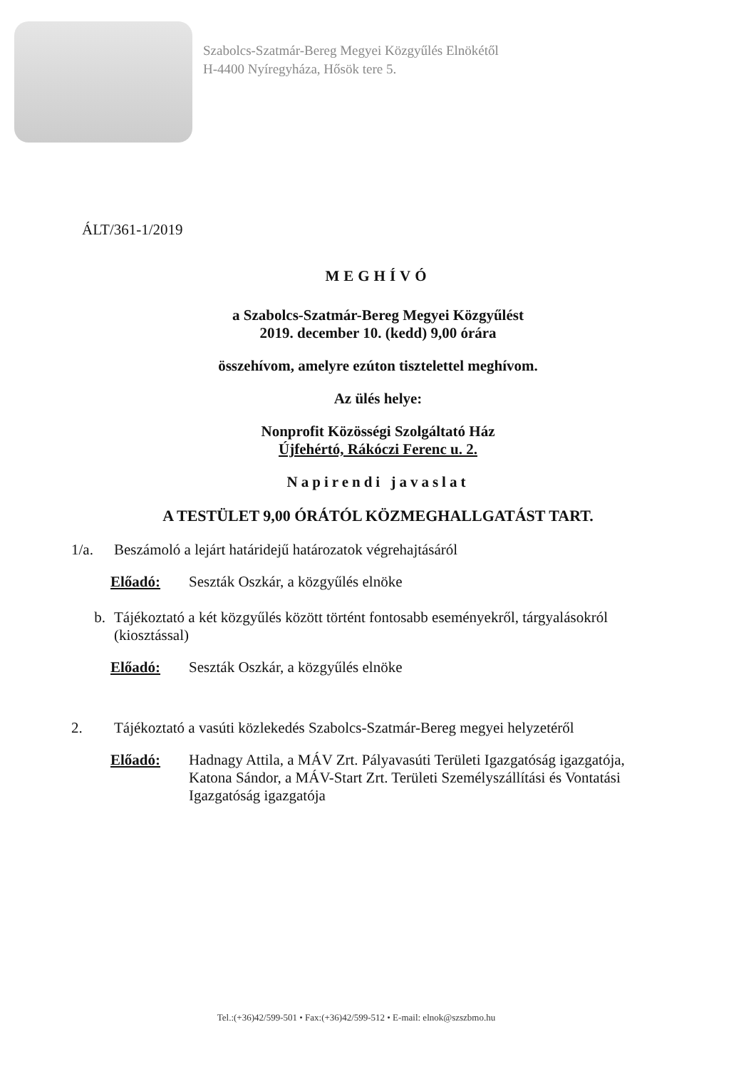Szabolcs-Szatmár-Bereg Megyei Közgyűlés Elnökétől
H-4400 Nyíregyháza, Hősök tere 5.
ÁLT/361-1/2019
MEGHÍVÓ
a Szabolcs-Szatmár-Bereg Megyei Közgyűlést
2019. december 10. (kedd) 9,00 órára
összehívom, amelyre ezúton tisztelettel meghívom.
Az ülés helye:
Nonprofit Közösségi Szolgáltató Ház
Újfehértó, Rákóczi Ferenc u. 2.
Napirendi javaslat
A TESTÜLET 9,00 ÓRÁTÓL KÖZMEGHALLGATÁST TART.
1/a. Beszámoló a lejárt határidejű határozatok végrehajtásáról
Előadó: Seszták Oszkár, a közgyűlés elnöke
b. Tájékoztató a két közgyűlés között történt fontosabb eseményekről, tárgyalásokról (kiosztással)
Előadó: Seszták Oszkár, a közgyűlés elnöke
2. Tájékoztató a vasúti közlekedés Szabolcs-Szatmár-Bereg megyei helyzetéről
Előadó: Hadnagy Attila, a MÁV Zrt. Pályavasúti Területi Igazgatóság igazgatója,
Katona Sándor, a MÁV-Start Zrt. Területi Személyszállítási és Vontatási Igazgatóság igazgatója
Tel.:(+36)42/599-501 • Fax:(+36)42/599-512 • E-mail: elnok@szszbmo.hu